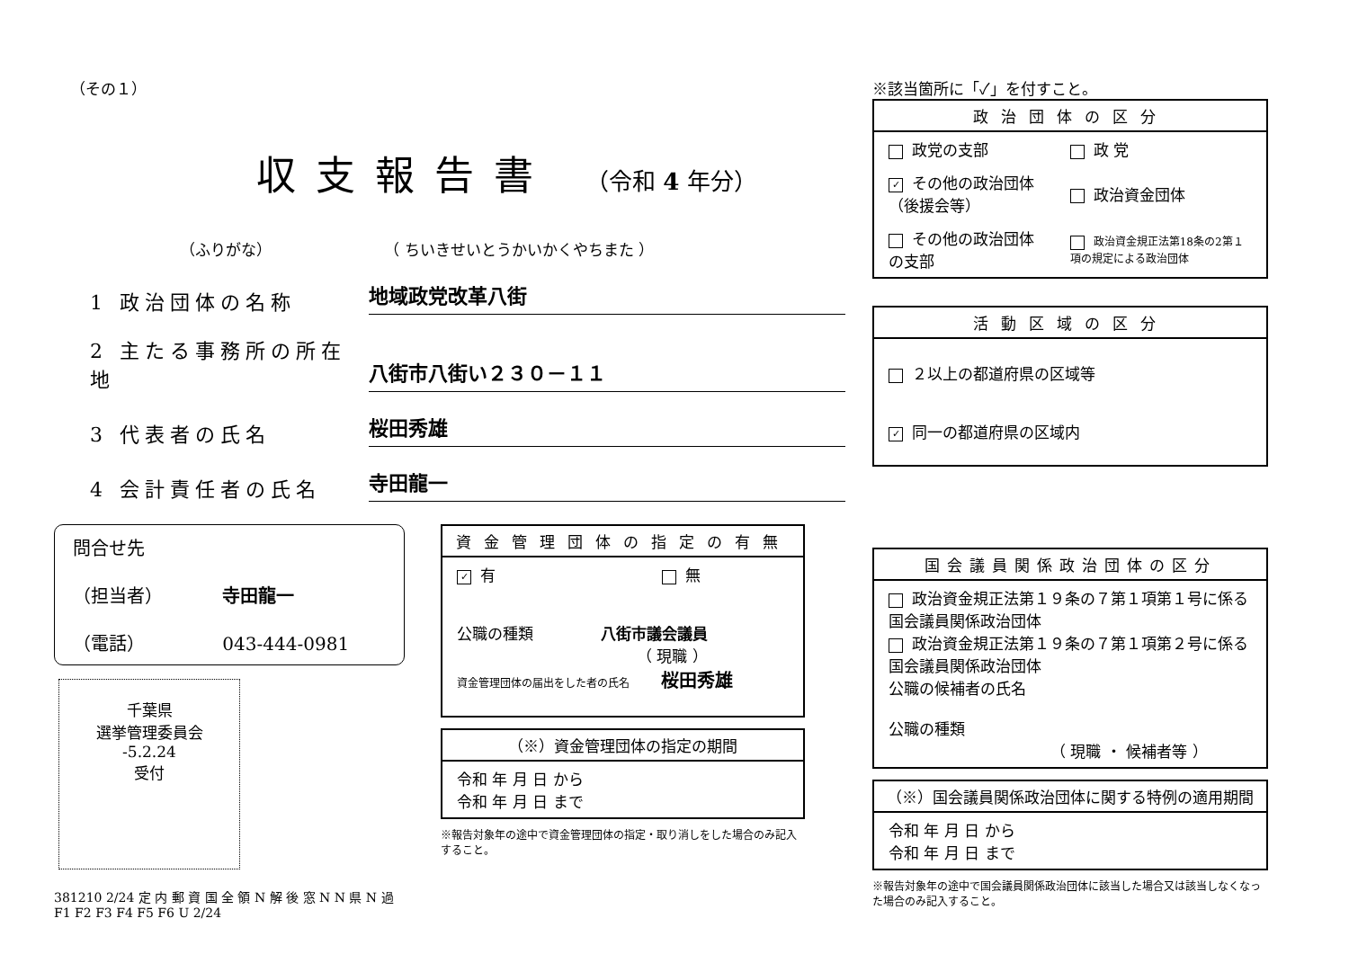（その１）
収支報告書 （令和 4 年分）
（ふりがな） （ ちいきせいとうかいかくやちまた ）
1 政治団体の名称
地域政党改革八街
2 主たる事務所の所在地
八街市八街い２３０－１１
3 代表者の氏名
桜田秀雄
4 会計責任者の氏名
寺田龍一
問合せ先
（担当者） 寺田龍一
（電話） 043-444-0981
千葉県
選挙管理委員会
-5.2.24
受付
381210 2/24 定 内 郵 資 国 全 領 N 解 後 窓 N N 県 N 過 F1 F2 F3 F4 F5 F6 U 2/24
| 資金管理団体の指定の有無 |
| --- |
| ✓ 有 無 公職の種類 八街市議会議員 （ 現職 ） 資金管理団体の届出をした者の氏名 桜田秀雄 |
| （※）資金管理団体の指定の期間 |
| --- |
| 令和 年 月 日 から 令和 年 月 日 まで |
※報告対象年の途中で資金管理団体の指定・取り消しをした場合のみ記入すること。
※該当箇所に「✓」を付すこと。
| 政治団体の区分 | |
| --- | --- |
| 政党の支部 | 政 党 |
| ✓ その他の政治団体（後援会等） | 政治資金団体 |
| その他の政治団体の支部 | 政治資金規正法第18条の2第１項の規定による政治団体 |
| 活動区域の区分 |
| --- |
| ２以上の都道府県の区域等 ✓ 同一の都道府県の区域内 |
| 国会議員関係政治団体の区分 |
| --- |
| 政治資金規正法第１９条の７第１項第１号に係る国会議員関係政治団体 政治資金規正法第１９条の７第１項第２号に係る国会議員関係政治団体 公職の候補者の氏名 公職の種類 （ 現職 ・ 候補者等 ） |
| （※）国会議員関係政治団体に関する特例の適用期間 |
| --- |
| 令和 年 月 日 から 令和 年 月 日 まで |
※報告対象年の途中で国会議員関係政治団体に該当した場合又は該当しなくなった場合のみ記入すること。